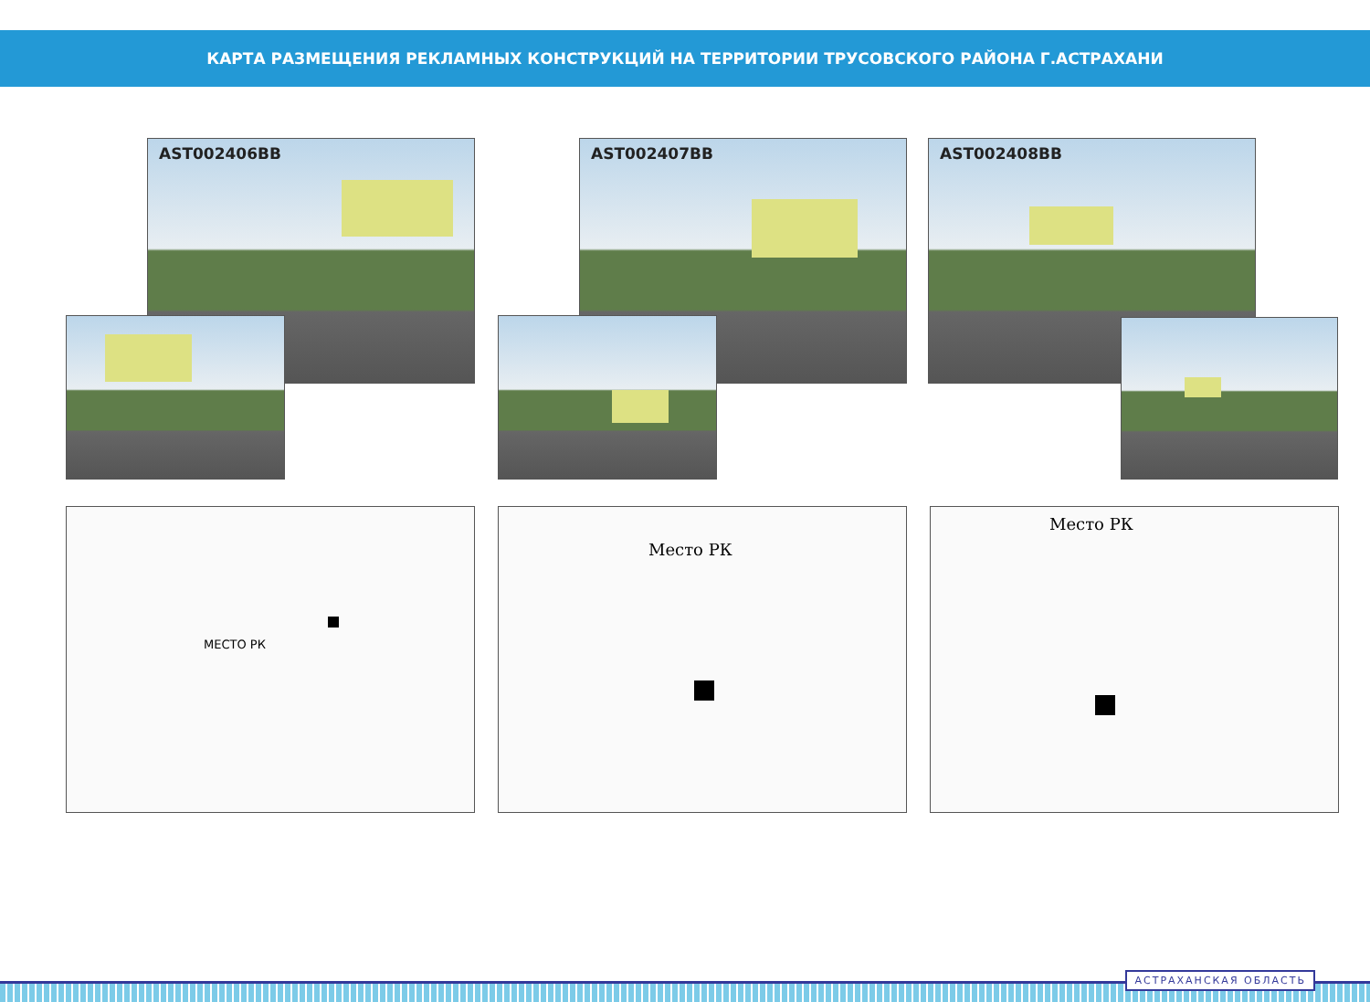КАРТА РАЗМЕЩЕНИЯ РЕКЛАМНЫХ КОНСТРУКЦИЙ НА ТЕРРИТОРИИ ТРУСОВСКОГО РАЙОНА Г.АСТРАХАНИ
AST002406BB AST002407BB AST002408BB
МЕСТО РК Место РК Место РК
АСТРАХАНСКАЯ ОБЛАСТЬ